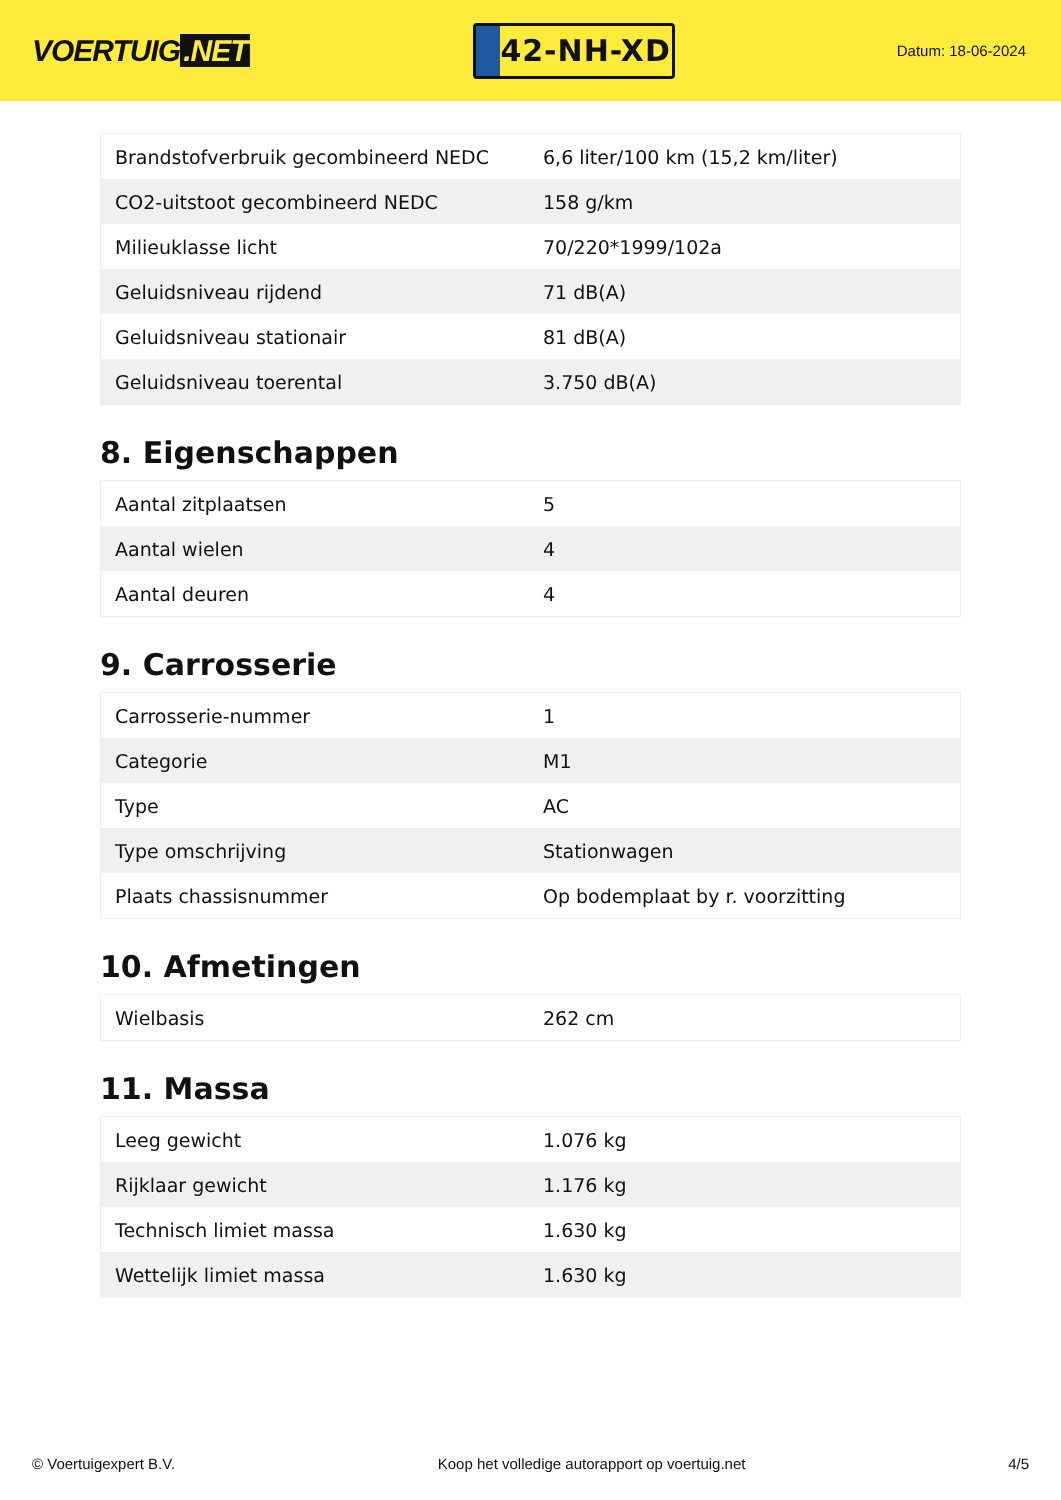VOERTUIG.NET
42-NH-XD
Datum: 18-06-2024
| Brandstofverbruik gecombineerd NEDC | 6,6 liter/100 km (15,2 km/liter) |
| CO2-uitstoot gecombineerd NEDC | 158 g/km |
| Milieuklasse licht | 70/220*1999/102a |
| Geluidsniveau rijdend | 71 dB(A) |
| Geluidsniveau stationair | 81 dB(A) |
| Geluidsniveau toerental | 3.750 dB(A) |
8. Eigenschappen
| Aantal zitplaatsen | 5 |
| Aantal wielen | 4 |
| Aantal deuren | 4 |
9. Carrosserie
| Carrosserie-nummer | 1 |
| Categorie | M1 |
| Type | AC |
| Type omschrijving | Stationwagen |
| Plaats chassisnummer | Op bodemplaat by r. voorzitting |
10. Afmetingen
| Wielbasis | 262 cm |
11. Massa
| Leeg gewicht | 1.076 kg |
| Rijklaar gewicht | 1.176 kg |
| Technisch limiet massa | 1.630 kg |
| Wettelijk limiet massa | 1.630 kg |
© Voertuigexpert B.V. Koop het volledige autorapport op voertuig.net 4/5